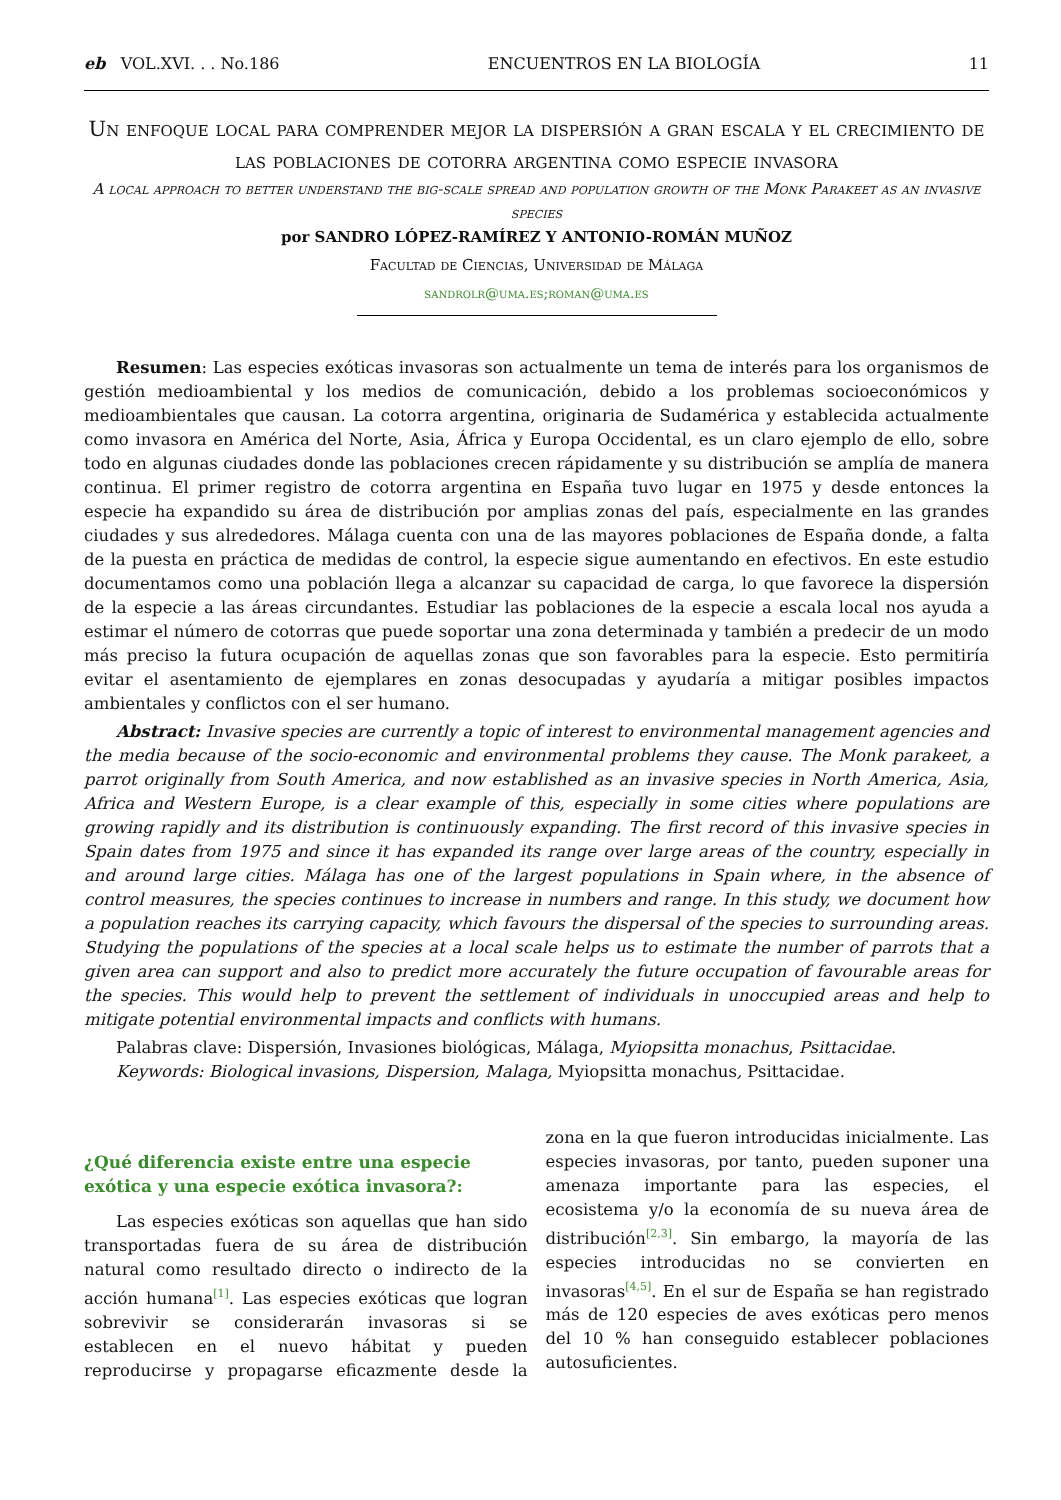eb VOL.XVI. . . No.186 ENCUENTROS EN LA BIOLOGÍA 11
Un enfoque local para comprender mejor la dispersión a gran escala y el crecimiento de las poblaciones de cotorra argentina como especie invasora
A local approach to better understand the big-scale spread and population growth of the Monk Parakeet as an invasive species
por SANDRO LÓPEZ-RAMÍREZ Y ANTONIO-ROMÁN MUÑOZ
Facultad de Ciencias, Universidad de Málaga
sandrolr@uma.es;roman@uma.es
Resumen: Las especies exóticas invasoras son actualmente un tema de interés para los organismos de gestión medioambiental y los medios de comunicación, debido a los problemas socioeconómicos y medioambientales que causan. La cotorra argentina, originaria de Sudamérica y establecida actualmente como invasora en América del Norte, Asia, África y Europa Occidental, es un claro ejemplo de ello, sobre todo en algunas ciudades donde las poblaciones crecen rápidamente y su distribución se amplía de manera continua. El primer registro de cotorra argentina en España tuvo lugar en 1975 y desde entonces la especie ha expandido su área de distribución por amplias zonas del país, especialmente en las grandes ciudades y sus alrededores. Málaga cuenta con una de las mayores poblaciones de España donde, a falta de la puesta en práctica de medidas de control, la especie sigue aumentando en efectivos. En este estudio documentamos como una población llega a alcanzar su capacidad de carga, lo que favorece la dispersión de la especie a las áreas circundantes. Estudiar las poblaciones de la especie a escala local nos ayuda a estimar el número de cotorras que puede soportar una zona determinada y también a predecir de un modo más preciso la futura ocupación de aquellas zonas que son favorables para la especie. Esto permitiría evitar el asentamiento de ejemplares en zonas desocupadas y ayudaría a mitigar posibles impactos ambientales y conflictos con el ser humano.
Abstract: Invasive species are currently a topic of interest to environmental management agencies and the media because of the socio-economic and environmental problems they cause. The Monk parakeet, a parrot originally from South America, and now established as an invasive species in North America, Asia, Africa and Western Europe, is a clear example of this, especially in some cities where populations are growing rapidly and its distribution is continuously expanding. The first record of this invasive species in Spain dates from 1975 and since it has expanded its range over large areas of the country, especially in and around large cities. Málaga has one of the largest populations in Spain where, in the absence of control measures, the species continues to increase in numbers and range. In this study, we document how a population reaches its carrying capacity, which favours the dispersal of the species to surrounding areas. Studying the populations of the species at a local scale helps us to estimate the number of parrots that a given area can support and also to predict more accurately the future occupation of favourable areas for the species. This would help to prevent the settlement of individuals in unoccupied areas and help to mitigate potential environmental impacts and conflicts with humans.
Palabras clave: Dispersión, Invasiones biológicas, Málaga, Myiopsitta monachus, Psittacidae.
Keywords: Biological invasions, Dispersion, Malaga, Myiopsitta monachus, Psittacidae.
¿Qué diferencia existe entre una especie exótica y una especie exótica invasora?:
Las especies exóticas son aquellas que han sido transportadas fuera de su área de distribución natural como resultado directo o indirecto de la acción humana<sup>[1]</sup>. Las especies exóticas que logran sobrevivir se considerarán invasoras si se establecen en el nuevo hábitat y pueden reproducirse y propagarse eficazmente desde la zona en la que fueron introducidas inicialmente. Las especies invasoras, por tanto, pueden suponer una amenaza importante para las especies, el ecosistema y/o la economía de su nueva área de distribución<sup>[2,3]</sup>. Sin embargo, la mayoría de las especies introducidas no se convierten en invasoras<sup>[4,5]</sup>. En el sur de España se han registrado más de 120 especies de aves exóticas pero menos del 10 % han conseguido establecer poblaciones autosuficientes.